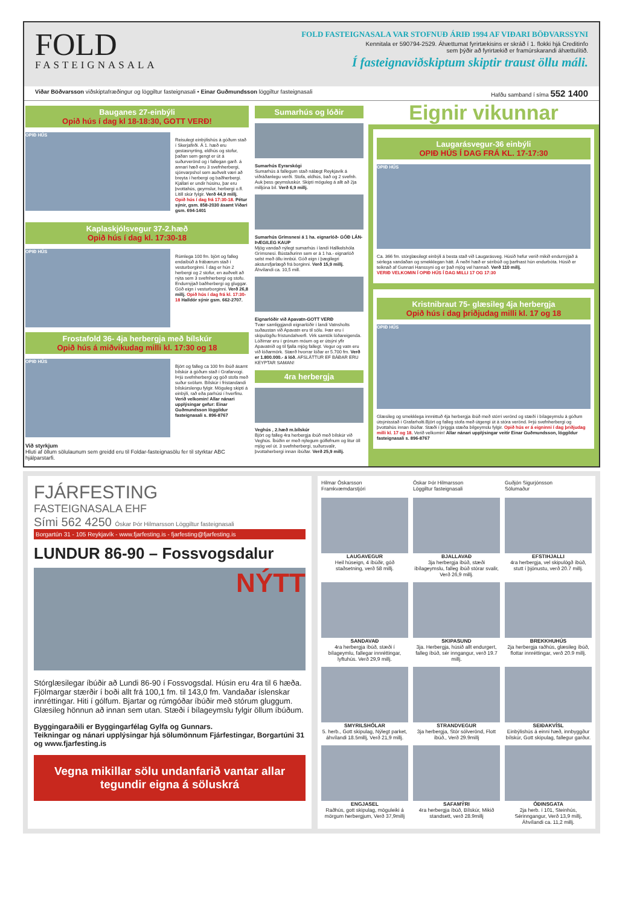FOLD
FASTEIGNASALA
FOLD FASTEIGNASALA VAR STOFNUÐ ÁRIÐ 1994 AF VIÐARI BÖÐVARSSYNI
Kennitala er 590794-2529. Áhættumat fyrirtækisins er skráð í 1. flokki hjá Creditinfo
sem þýðir að fyrirtækið er framúrskarandi áhættulítið.
Í fasteignaviðskiptum skiptir traust öllu máli.
Viðar Böðvarsson viðskiptafræðingur og löggiltur fasteignasali • Einar Guðmundsson löggiltur fasteignasali Hafðu samband í síma 552 1400
Bauganes 27-einbýli
Opið hús í dag kl 18-18:30, GOTT VERÐ!
OPIÐ HÚS
Reisulegt einbýlishús á góðum stað í Skerjafirði. Á 1. hæð eru gestasnyrting, eldhús og stofur, þaðan sem gengt er út á suðurverönd og í fallegan garð. á annari hæð eru 3 svefnherbergi, sjónvarpshol sem auðvelt væri að breyta í herbergi og baðherbergi. Kjallari er undir húsinu, þar eru þvottahús, geymslur, herbergi o.fl. Lítill skúr fylgir. Verð 44,9 millj. Opið hús í dag frá 17:30-18. Pétur sýnir, gsm. 858-2030 ásamt Viðari gsm. 694-1401
Kaplaskjólsvegur 37-2.hæð
Opið hús í dag kl. 17:30-18
OPIÐ HÚS
Rúmlega 100 fm. björt og falleg endaíbúð á frábærum stað í vesturborginni. Í dag er hún 2 herbergi og 2 stofur, en auðvelt að nýta sem 3 svefnherbergi og stofu. Endurnýjað baðherbergi og gluggar. Góð eign í vesturborginni. Verð 26,8 millj. Opið hús í dag frá kl. 17:30-18 Halldór sýnir gsm. 662-2707.
Frostafold 36- 4ja herbergja með bílskúr
Opið hús á miðvikudag milli kl. 17:30 og 18
OPIÐ HÚS
Björt og falleg ca 100 fm íbúð ásamt bílskúr á góðum stað í Grafarvogi. Þrjú svefnherbergi og góð stofa með suður svölum. Bílskúr í frístandandi bílskúrslengu fylgir. Möguleg skipti á einbýli, rað eða parhúsi í hverfinu. Verið velkomin! Allar nánari upplýsingar gefur: Einar Guðmundsson löggildur fasteignasali s. 896-8767
Við styrkjum
Hluti af öllum sölulaunum sem greidd eru til Foldar-fasteignasölu fer til styrktar ABC hjálparstarfi.
Sumarhús og lóðir
Sumarhús Eyrarskógi
Sumarhús á fallegum stað nálægt Reykjavík á viðráðanlegu verði. Stofa, eldhús, bað og 2 svefnh. Auk þess geymsluskúr. Skipti möguleg á allt að 2ja milljóna bíl. Verð 6,9 millj.
Sumarhús Grímsnesi á 1 ha. eignarlóð- GÓÐ LÁN-ÞÆGILEG KAUP
Mjög vandað nýlegt sumarhús í landi Hallkelshóla Grímsnesi. Bústaðurinn sem er á 1 ha.- eignarlóð selst með öllu innbúi. Góð eign í þægilegri akstursfjarlægð frá borginni. Verð 15,9 millj. Áhvílandi ca. 10,5 mill.
Eignarlóðir við Apavatn-GOTT VERÐ
Tvær samliggjandi eignarlóðir í landi Vatnsholts suðaustan við Apavatn eru til sölu. Þær eru í skipulögðu frístundahverfi. Virk samtök lóðareigenda. Lóðirnar eru í grónum móum og er útsýni yfir Apavatnið og til fjalla mjög fallegt. Vegur og vatn eru við lóðarmörk. Stærð hvorrar lóðar er 5.700 fm. Verð er 1.800.000.- á lóð. AFSLÁTTUR EF BÁÐAR ERU KEYPTAR SAMAN!
4ra herbergja
Veghús , 2.hæð m.bílskúr
Björt og falleg 4ra herbergja íbúð með bílskúr við Veghús. Íbúðin er með nýlegum gólfefnum og litur öll mjög vel út. 3 svefnherbergi, suðursvalir, þvottaherbergi innan íbúðar. Verð 25,9 millj.
Eignir vikunnar
Laugarásvegur-36 einbýli
OPIÐ HÚS Í DAG FRÁ KL. 17-17:30
OPIÐ HÚS
Ca. 366 fm. stórglæsilegt einbýli á besta stað við Laugarásveg. Húsið hefur verið mikið endurnýjað á sérlega vandaðan og smekklegan hátt. Á neðri hæð er séríbúð og þarfnast hún endurbóta. Húsið er teiknað af Gunnari Hanssyni og er það mjög vel hannað. Verð 110 millj.
VERIÐ VELKOMIN Í OPIÐ HÚS Í DAG MILLI 17 OG 17:30
Kristnibraut 75- glæsileg 4ja herbergja
Opið hús í dag þriðjudag milli kl. 17 og 18
OPIÐ HÚS
Glæsileg og smekklega innréttuð 4ja herbergja íbúð með stórri verönd og stæði í bílageymslu á góðum útsýnisstað í Grafarholti.Björt og falleg stofa með útgengi út á stóra verönd. Þrjú svefnherbergi og þvottahús innan íbúðar. Stæði í þriggja stæða bílgeymslu fylgir. Opið hús er á eigninni í dag þriðjudag milli kl. 17 og 18. Verið velkomin! Allar nánari upplýsingar veitir Einar Guðmundsson, löggildur fasteignasali s. 896-8767
FJÁRFESTING
FASTEIGNASALA EHF
Sími 562 4250 Óskar Þór Hilmarsson Löggiltur fasteignasali
Borgartún 31 - 105 Reykjavík - www.fjarfesting.is - fjarfesting@fjarfesting.is
LUNDUR 86-90 – Fossvogsdalur
NÝTT
Stórglæsilegar íbúðir að Lundi 86-90 í Fossvogsdal. Húsin eru 4ra til 6 hæða. Fjölmargar stærðir í boði allt frá 100,1 fm. til 143,0 fm. Vandaðar íslenskar innréttingar. Hiti í gólfum. Bjartar og rúmgóðar íbúðir með stórum gluggum. Glæsileg hönnun að innan sem utan. Stæði í bílageymslu fylgir öllum íbúðum.
Byggingaraðili er Byggingarfélag Gylfa og Gunnars.
Teikningar og nánari upplýsingar hjá sölumönnum Fjárfestingar, Borgartúni 31 og www.fjarfesting.is
Vegna mikillar sölu undanfarið vantar allar tegundir eigna á söluskrá
Hilmar Óskarsson
Framkvæmdarstjóri
Óskar Þór Hilmarsson
Löggiltur fasteignasali
Guðjón Sigurjónsson
Sölumaður
LAUGAVEGUR
Heil húseign, 4 íbúðir, góð staðsetning, verð 58 millj.
BJALLAVAÐ
3ja herbergja íbúð, stæði íbílageymslu, falleg íbúð stórar svalir, Verð 26,9 millj.
EFSTIHJALLI
4ra herbergja, vel skipulögð íbúð, stutt í þjónustu, verð 20.7 millj.
SANDAVAÐ
4ra herbergja íbúð, stæði í bílageymlu, fallegar innréttingar, lyftuhús. Verð 29,9 millj.
SKIPASUND
3ja. Herbergja, húsið allt endurgert, falleg íbúð, sér inngangur, verð 19.7 millj.
BREKKHUHÚS
2ja herbergja raðhús, glæsileg íbúð, flottar innréttingar, verð 20.9 millj.
SMYRILSHÓLAR
5. herb., Gott skipulag, Nýlegt parket, áhvílandi 18.5millj, Verð 21,9 millj.
STRANDVEGUR
3ja herbergja, Stór sólverönd, Flott íbúð., Verð 29.9millj
SEIÐAKVÍSL
Einbýlishús á einni hæð, innbyggður bílskúr, Gott skipulag, fallegur garður.
ENGJASEL
Raðhús, gott skipulag, möguleiki á mörgum herbergjum, Verð 37,9millj
SAFAMÝRI
4ra herbergja íbúð, Bílskúr, Mikið standsett, verð 28.9millj
ÓÐINSGATA
2ja herb. í 101, Steinhús, Sérinngangur, Verð 13,9 millj, Áhvílandi ca. 11,2 millj.